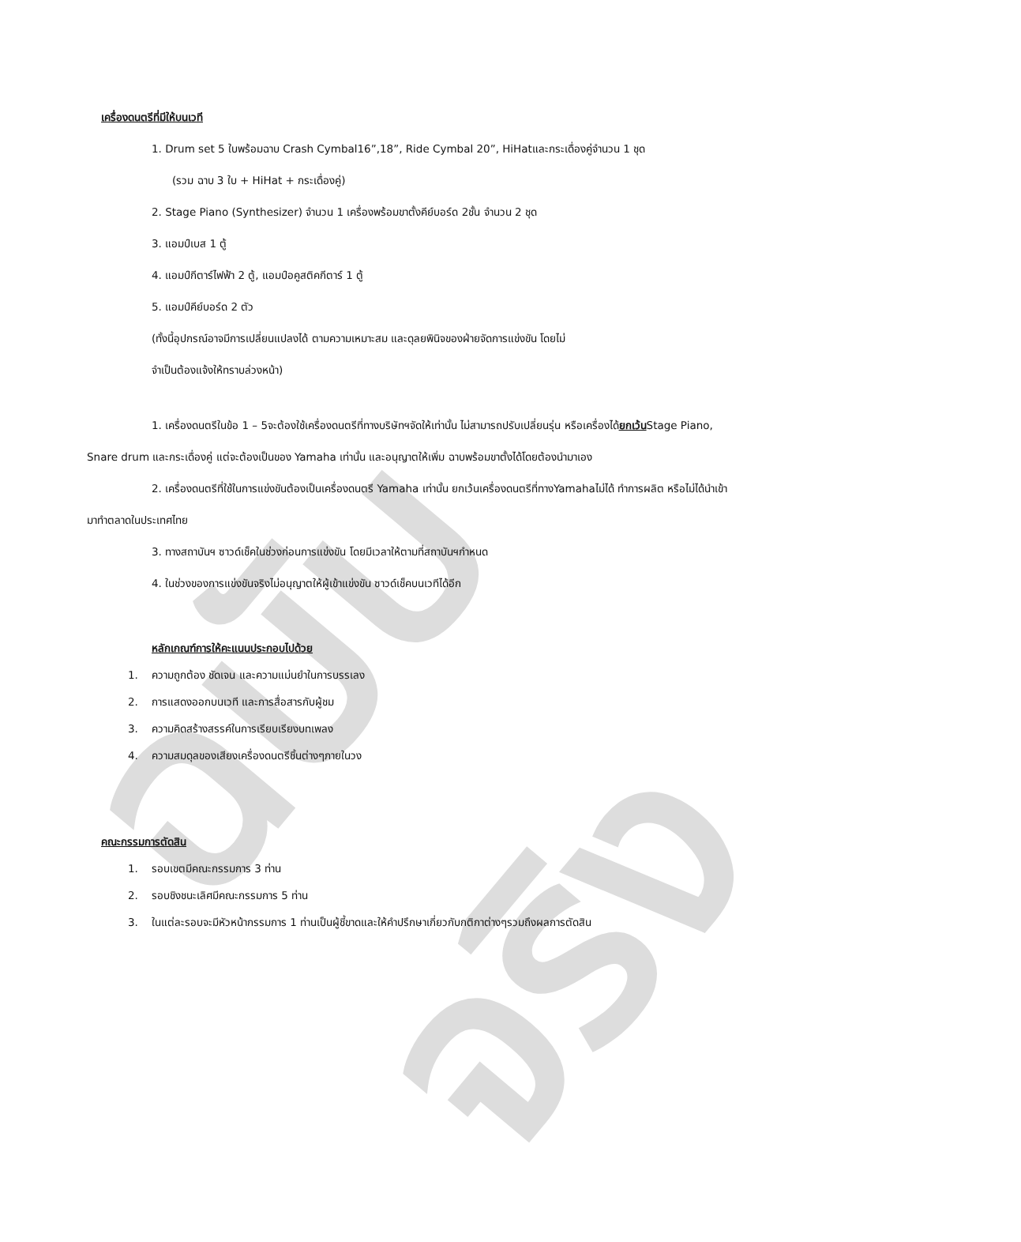ฉบับจริง
เครื่องดนตรีที่มีให้บนเวที
1. Drum set 5 ใบพร้อมฉาบ Crash Cymbal16”,18”, Ride Cymbal 20”, HiHatและกระเดื่องคู่จำนวน 1 ชุด
(รวม ฉาบ 3 ใบ + HiHat + กระเดื่องคู่)
2. Stage Piano (Synthesizer) จำนวน 1 เครื่องพร้อมขาตั้งคีย์บอร์ด 2ชั้น จำนวน 2 ชุด
3. แอมป์เบส 1 ตู้
4. แอมป์กีตาร์ไฟฟ้า 2 ตู้, แอมป์อคูสติคกีตาร์ 1 ตู้
5. แอมป์คีย์บอร์ด 2 ตัว
(ทั้งนี้อุปกรณ์อาจมีการเปลี่ยนแปลงได้ ตามความเหมาะสม และดุลยพินิจของฝ่ายจัดการแข่งขัน โดยไม่
จำเป็นต้องแจ้งให้ทราบล่วงหน้า)
1. เครื่องดนตรีในข้อ 1 – 5จะต้องใช้เครื่องดนตรีที่ทางบริษัทฯจัดให้เท่านั้น ไม่สามารถปรับเปลี่ยนรุ่น หรือเครื่องได้ยกเว้นStage Piano, Snare drum และกระเดื่องคู่ แต่จะต้องเป็นของ Yamaha เท่านั้น และอนุญาตให้เพิ่ม ฉาบพร้อมขาตั้งได้โดยต้องนำมาเอง
2. เครื่องดนตรีที่ใช้ในการแข่งขันต้องเป็นเครื่องดนตรี Yamaha เท่านั้น ยกเว้นเครื่องดนตรีที่ทางYamahaไม่ได้ ทำการผลิต หรือไม่ได้นำเข้ามาทำตลาดในประเทศไทย
3. ทางสถาบันฯ ซาวด์เช็คในช่วงก่อนการแข่งขัน โดยมีเวลาให้ตามที่สถาบันฯกำหนด
4. ในช่วงของการแข่งขันจริงไม่อนุญาตให้ผู้เข้าแข่งขัน ซาวด์เช็คบนเวทีได้อีก
หลักเกณฑ์การให้คะแนนประกอบไปด้วย
1. ความถูกต้อง ชัดเจน และความแม่นยำในการบรรเลง
2. การแสดงออกบนเวที และการสื่อสารกับผู้ชม
3. ความคิดสร้างสรรค์ในการเรียบเรียงบทเพลง
4. ความสมดุลของเสียงเครื่องดนตรีชิ้นต่างๆภายในวง
คณะกรรมการตัดสิน
1. รอบเขตมีคณะกรรมการ 3 ท่าน
2. รอบชิงชนะเลิศมีคณะกรรมการ 5 ท่าน
3. ในแต่ละรอบจะมีหัวหน้ากรรมการ 1 ท่านเป็นผู้ชี้ขาดและให้คำปรึกษาเกี่ยวกับกติกาต่างๆรวมถึงผลการตัดสิน